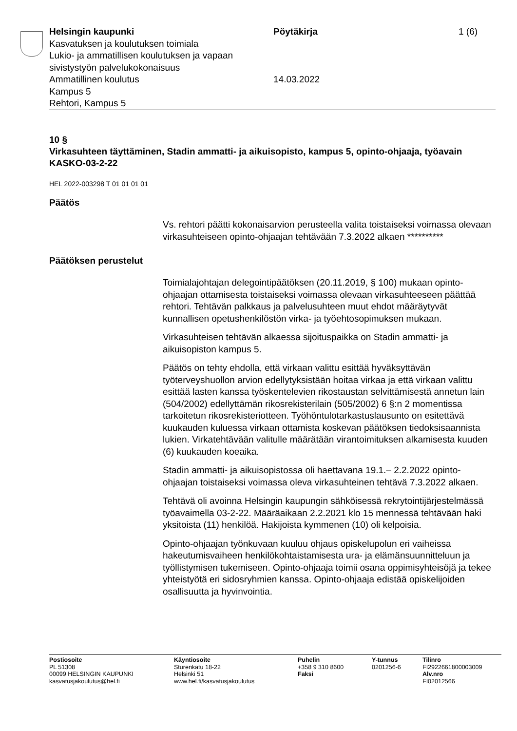Helsingin kaupunki
Kasvatuksen ja koulutuksen toimiala
Lukio- ja ammatillisen koulutuksen ja vapaan sivistystyön palvelukokonaisuus
Ammatillinen koulutus
Kampus 5
Rehtori, Kampus 5
Pöytäkirja
14.03.2022
1 (6)
10 §
Virkasuhteen täyttäminen, Stadin ammatti- ja aikuisopisto, kampus 5, opinto-ohjaaja, työavain KASKO-03-2-22
HEL 2022-003298 T 01 01 01 01
Päätös
Vs. rehtori päätti kokonaisarvion perusteella valita toistaiseksi voimassa olevaan virkasuhteiseen opinto-ohjaajan tehtävään 7.3.2022 alkaen **********
Päätöksen perustelut
Toimialajohtajan delegointipäätöksen (20.11.2019, § 100) mukaan opinto-ohjaajan ottamisesta toistaiseksi voimassa olevaan virkasuhteeseen päättää rehtori. Tehtävän palkkaus ja palvelusuhteen muut ehdot määräytyvät kunnallisen opetushenkilöstön virka- ja työehtosopimuksen mukaan.
Virkasuhteisen tehtävän alkaessa sijoituspaikka on Stadin ammatti- ja aikuisopiston kampus 5.
Päätös on tehty ehdolla, että virkaan valittu esittää hyväksyttävän työterveyshuollon arvion edellytyksistään hoitaa virkaa ja että virkaan valittu esittää lasten kanssa työskentelevien rikostaustan selvittämisestä annetun lain (504/2002) edellyttämän rikosrekisterilain (505/2002) 6 §:n 2 momentissa tarkoitetun rikosrekisteriotteen. Työhöntulotarkastuslausunto on esitettävä kuukauden kuluessa virkaan ottamista koskevan päätöksen tiedoksisaannista lukien. Virkatehtävään valitulle määrätään virantoimituksen alkamisesta kuuden (6) kuukauden koeaika.
Stadin ammatti- ja aikuisopistossa oli haettavana 19.1.– 2.2.2022 opinto-ohjaajan toistaiseksi voimassa oleva virkasuhteinen tehtävä 7.3.2022 alkaen.
Tehtävä oli avoinna Helsingin kaupungin sähköisessä rekrytointijärjestelmässä työavaimella 03-2-22. Määräaikaan 2.2.2021 klo 15 mennessä tehtävään haki yksitoista (11) henkilöä. Hakijoista kymmenen (10) oli kelpoisia.
Opinto-ohjaajan työnkuvaan kuuluu ohjaus opiskelupolun eri vaiheissa hakeutumisvaiheen henkilökohtaistamisesta ura- ja elämänsuunnitteluun ja työllistymisen tukemiseen. Opinto-ohjaaja toimii osana oppimisyhteisöjä ja tekee yhteistyötä eri sidosryhmien kanssa. Opinto-ohjaaja edistää opiskelijoiden osallisuutta ja hyvinvointia.
Postiosoite
PL 51308
00099 HELSINGIN KAUPUNKI
kasvatusjakoulutus@hel.fi
Käyntiosoite
Sturenkatu 18-22
Helsinki 51
www.hel.fi/kasvatusjakoulutus
Puhelin
+358 9 310 8600
Faksi
Y-tunnus
0201256-6
Tilinro
FI2922661800003009
Alv.nro
FI02012566